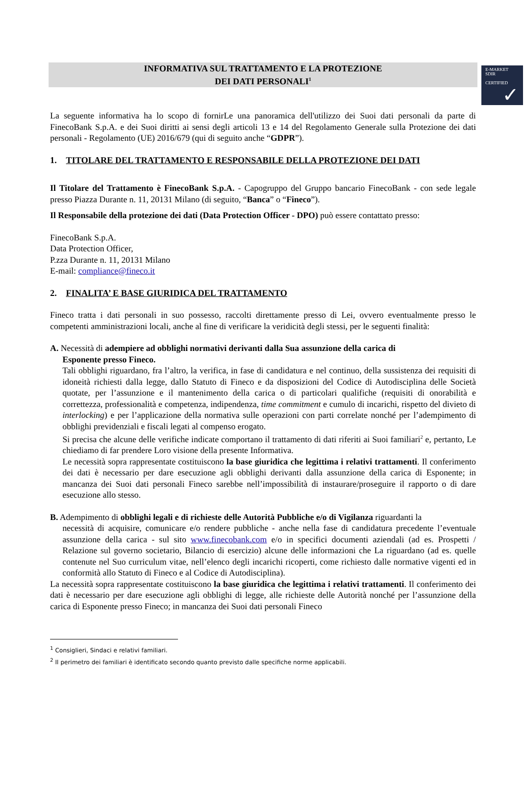E-MARKET
SDIR
CERTIFIED
✓
INFORMATIVA SUL TRATTAMENTO E LA PROTEZIONE
DEI DATI PERSONALI<sup>1</sup>
La seguente informativa ha lo scopo di fornirLe una panoramica dell'utilizzo dei Suoi dati personali da parte di FinecoBank S.p.A. e dei Suoi diritti ai sensi degli articoli 13 e 14 del Regolamento Generale sulla Protezione dei dati personali - Regolamento (UE) 2016/679 (qui di seguito anche “GDPR”).
1. TITOLARE DEL TRATTAMENTO E RESPONSABILE DELLA PROTEZIONE DEI DATI
Il Titolare del Trattamento è FinecoBank S.p.A. - Capogruppo del Gruppo bancario FinecoBank - con sede legale presso Piazza Durante n. 11, 20131 Milano (di seguito, “Banca” o “Fineco”).
Il Responsabile della protezione dei dati (Data Protection Officer - DPO) può essere contattato presso:
FinecoBank S.p.A.
Data Protection Officer,
P.zza Durante n. 11, 20131 Milano
E-mail: compliance@fineco.it
2. FINALITA’ E BASE GIURIDICA DEL TRATTAMENTO
Fineco tratta i dati personali in suo possesso, raccolti direttamente presso di Lei, ovvero eventualmente presso le competenti amministrazioni locali, anche al fine di verificare la veridicità degli stessi, per le seguenti finalità:
A. Necessità di adempiere ad obblighi normativi derivanti dalla Sua assunzione della carica di
Esponente presso Fineco.
Tali obblighi riguardano, fra l’altro, la verifica, in fase di candidatura e nel continuo, della sussistenza dei requisiti di idoneità richiesti dalla legge, dallo Statuto di Fineco e da disposizioni del Codice di Autodisciplina delle Società quotate, per l’assunzione e il mantenimento della carica o di particolari qualifiche (requisiti di onorabilità e correttezza, professionalità e competenza, indipendenza, time commitment e cumulo di incarichi, rispetto del divieto di interlocking) e per l’applicazione della normativa sulle operazioni con parti correlate nonché per l’adempimento di obblighi previdenziali e fiscali legati al compenso erogato.
Si precisa che alcune delle verifiche indicate comportano il trattamento di dati riferiti ai Suoi familiari<sup>2</sup> e, pertanto, Le chiediamo di far prendere Loro visione della presente Informativa.
Le necessità sopra rappresentate costituiscono la base giuridica che legittima i relativi trattamenti. Il conferimento dei dati è necessario per dare esecuzione agli obblighi derivanti dalla assunzione della carica di Esponente; in mancanza dei Suoi dati personali Fineco sarebbe nell’impossibilità di instaurare/proseguire il rapporto o di dare esecuzione allo stesso.
B. Adempimento di obblighi legali e di richieste delle Autorità Pubbliche e/o di Vigilanza riguardanti la
necessità di acquisire, comunicare e/o rendere pubbliche - anche nella fase di candidatura precedente l’eventuale assunzione della carica - sul sito www.finecobank.com e/o in specifici documenti aziendali (ad es. Prospetti / Relazione sul governo societario, Bilancio di esercizio) alcune delle informazioni che La riguardano (ad es. quelle contenute nel Suo curriculum vitae, nell’elenco degli incarichi ricoperti, come richiesto dalle normative vigenti ed in conformità allo Statuto di Fineco e al Codice di Autodisciplina).
La necessità sopra rappresentate costituiscono la base giuridica che legittima i relativi trattamenti. Il conferimento dei dati è necessario per dare esecuzione agli obblighi di legge, alle richieste delle Autorità nonché per l’assunzione della carica di Esponente presso Fineco; in mancanza dei Suoi dati personali Fineco
<sup>1</sup> Consiglieri, Sindaci e relativi familiari.
<sup>2</sup> Il perimetro dei familiari è identificato secondo quanto previsto dalle specifiche norme applicabili.